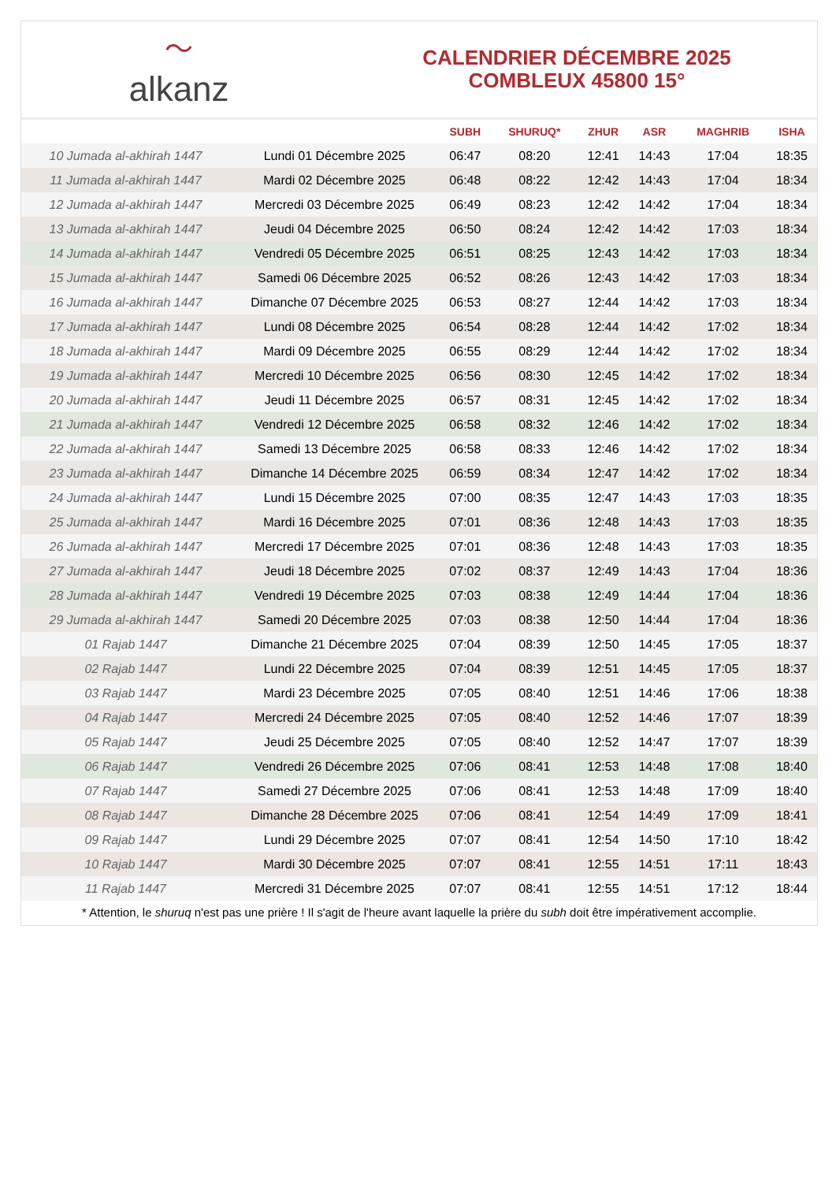〜
alkanz
CALENDRIER DÉCEMBRE 2025
COMBLEUX 45800 15°
| | | SUBH | SHURUQ* | ZHUR | ASR | MAGHRIB | ISHA |
| --- | --- | --- | --- | --- | --- | --- | --- |
| 10 Jumada al-akhirah 1447 | Lundi 01 Décembre 2025 | 06:47 | 08:20 | 12:41 | 14:43 | 17:04 | 18:35 |
| 11 Jumada al-akhirah 1447 | Mardi 02 Décembre 2025 | 06:48 | 08:22 | 12:42 | 14:43 | 17:04 | 18:34 |
| 12 Jumada al-akhirah 1447 | Mercredi 03 Décembre 2025 | 06:49 | 08:23 | 12:42 | 14:42 | 17:04 | 18:34 |
| 13 Jumada al-akhirah 1447 | Jeudi 04 Décembre 2025 | 06:50 | 08:24 | 12:42 | 14:42 | 17:03 | 18:34 |
| 14 Jumada al-akhirah 1447 | Vendredi 05 Décembre 2025 | 06:51 | 08:25 | 12:43 | 14:42 | 17:03 | 18:34 |
| 15 Jumada al-akhirah 1447 | Samedi 06 Décembre 2025 | 06:52 | 08:26 | 12:43 | 14:42 | 17:03 | 18:34 |
| 16 Jumada al-akhirah 1447 | Dimanche 07 Décembre 2025 | 06:53 | 08:27 | 12:44 | 14:42 | 17:03 | 18:34 |
| 17 Jumada al-akhirah 1447 | Lundi 08 Décembre 2025 | 06:54 | 08:28 | 12:44 | 14:42 | 17:02 | 18:34 |
| 18 Jumada al-akhirah 1447 | Mardi 09 Décembre 2025 | 06:55 | 08:29 | 12:44 | 14:42 | 17:02 | 18:34 |
| 19 Jumada al-akhirah 1447 | Mercredi 10 Décembre 2025 | 06:56 | 08:30 | 12:45 | 14:42 | 17:02 | 18:34 |
| 20 Jumada al-akhirah 1447 | Jeudi 11 Décembre 2025 | 06:57 | 08:31 | 12:45 | 14:42 | 17:02 | 18:34 |
| 21 Jumada al-akhirah 1447 | Vendredi 12 Décembre 2025 | 06:58 | 08:32 | 12:46 | 14:42 | 17:02 | 18:34 |
| 22 Jumada al-akhirah 1447 | Samedi 13 Décembre 2025 | 06:58 | 08:33 | 12:46 | 14:42 | 17:02 | 18:34 |
| 23 Jumada al-akhirah 1447 | Dimanche 14 Décembre 2025 | 06:59 | 08:34 | 12:47 | 14:42 | 17:02 | 18:34 |
| 24 Jumada al-akhirah 1447 | Lundi 15 Décembre 2025 | 07:00 | 08:35 | 12:47 | 14:43 | 17:03 | 18:35 |
| 25 Jumada al-akhirah 1447 | Mardi 16 Décembre 2025 | 07:01 | 08:36 | 12:48 | 14:43 | 17:03 | 18:35 |
| 26 Jumada al-akhirah 1447 | Mercredi 17 Décembre 2025 | 07:01 | 08:36 | 12:48 | 14:43 | 17:03 | 18:35 |
| 27 Jumada al-akhirah 1447 | Jeudi 18 Décembre 2025 | 07:02 | 08:37 | 12:49 | 14:43 | 17:04 | 18:36 |
| 28 Jumada al-akhirah 1447 | Vendredi 19 Décembre 2025 | 07:03 | 08:38 | 12:49 | 14:44 | 17:04 | 18:36 |
| 29 Jumada al-akhirah 1447 | Samedi 20 Décembre 2025 | 07:03 | 08:38 | 12:50 | 14:44 | 17:04 | 18:36 |
| 01 Rajab 1447 | Dimanche 21 Décembre 2025 | 07:04 | 08:39 | 12:50 | 14:45 | 17:05 | 18:37 |
| 02 Rajab 1447 | Lundi 22 Décembre 2025 | 07:04 | 08:39 | 12:51 | 14:45 | 17:05 | 18:37 |
| 03 Rajab 1447 | Mardi 23 Décembre 2025 | 07:05 | 08:40 | 12:51 | 14:46 | 17:06 | 18:38 |
| 04 Rajab 1447 | Mercredi 24 Décembre 2025 | 07:05 | 08:40 | 12:52 | 14:46 | 17:07 | 18:39 |
| 05 Rajab 1447 | Jeudi 25 Décembre 2025 | 07:05 | 08:40 | 12:52 | 14:47 | 17:07 | 18:39 |
| 06 Rajab 1447 | Vendredi 26 Décembre 2025 | 07:06 | 08:41 | 12:53 | 14:48 | 17:08 | 18:40 |
| 07 Rajab 1447 | Samedi 27 Décembre 2025 | 07:06 | 08:41 | 12:53 | 14:48 | 17:09 | 18:40 |
| 08 Rajab 1447 | Dimanche 28 Décembre 2025 | 07:06 | 08:41 | 12:54 | 14:49 | 17:09 | 18:41 |
| 09 Rajab 1447 | Lundi 29 Décembre 2025 | 07:07 | 08:41 | 12:54 | 14:50 | 17:10 | 18:42 |
| 10 Rajab 1447 | Mardi 30 Décembre 2025 | 07:07 | 08:41 | 12:55 | 14:51 | 17:11 | 18:43 |
| 11 Rajab 1447 | Mercredi 31 Décembre 2025 | 07:07 | 08:41 | 12:55 | 14:51 | 17:12 | 18:44 |
* Attention, le shuruq n'est pas une prière ! Il s'agit de l'heure avant laquelle la prière du subh doit être impérativement accomplie.